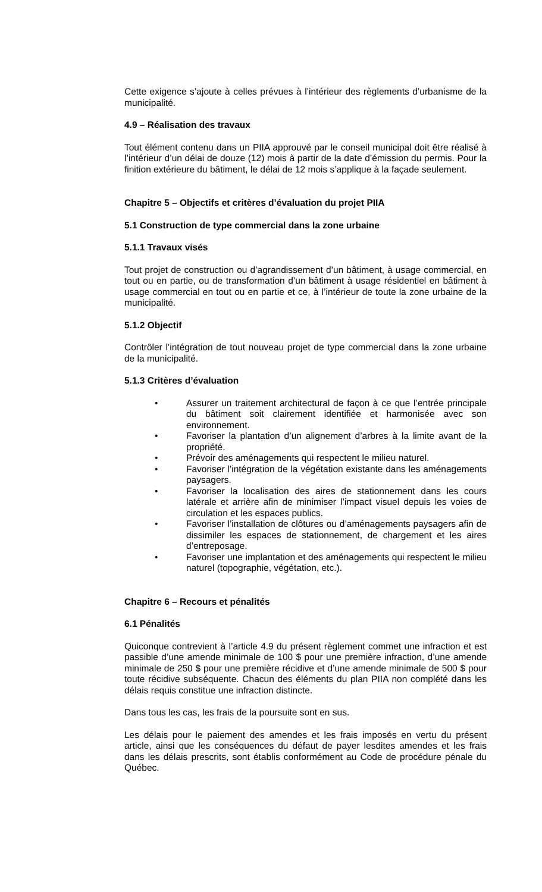Cette exigence s’ajoute à celles prévues à l’intérieur des règlements d’urbanisme de la municipalité.
4.9 – Réalisation des travaux
Tout élément contenu dans un PIIA approuvé par le conseil municipal doit être réalisé à l’intérieur d’un délai de douze (12) mois à partir de la date d’émission du permis. Pour la finition extérieure du bâtiment, le délai de 12 mois s’applique à la façade seulement.
Chapitre 5 – Objectifs et critères d’évaluation du projet PIIA
5.1 Construction de type commercial dans la zone urbaine
5.1.1 Travaux visés
Tout projet de construction ou d’agrandissement d’un bâtiment, à usage commercial, en tout ou en partie, ou de transformation d’un bâtiment à usage résidentiel en bâtiment à usage commercial en tout ou en partie et ce, à l’intérieur de toute la zone urbaine de la municipalité.
5.1.2 Objectif
Contrôler l’intégration de tout nouveau projet de type commercial dans la zone urbaine de la municipalité.
5.1.3 Critères d’évaluation
• Assurer un traitement architectural de façon à ce que l’entrée principale du bâtiment soit clairement identifiée et harmonisée avec son environnement.
• Favoriser la plantation d’un alignement d’arbres à la limite avant de la propriété.
• Prévoir des aménagements qui respectent le milieu naturel.
• Favoriser l’intégration de la végétation existante dans les aménagements paysagers.
• Favoriser la localisation des aires de stationnement dans les cours latérale et arrière afin de minimiser l’impact visuel depuis les voies de circulation et les espaces publics.
• Favoriser l’installation de clôtures ou d’aménagements paysagers afin de dissimiler les espaces de stationnement, de chargement et les aires d’entreposage.
• Favoriser une implantation et des aménagements qui respectent le milieu naturel (topographie, végétation, etc.).
Chapitre 6 – Recours et pénalités
6.1 Pénalités
Quiconque contrevient à l’article 4.9 du présent règlement commet une infraction et est passible d’une amende minimale de 100 $ pour une première infraction, d’une amende minimale de 250 $ pour une première récidive et d’une amende minimale de 500 $ pour toute récidive subséquente. Chacun des éléments du plan PIIA non complété dans les délais requis constitue une infraction distincte.
Dans tous les cas, les frais de la poursuite sont en sus.
Les délais pour le paiement des amendes et les frais imposés en vertu du présent article, ainsi que les conséquences du défaut de payer lesdites amendes et les frais dans les délais prescrits, sont établis conformément au Code de procédure pénale du Québec.